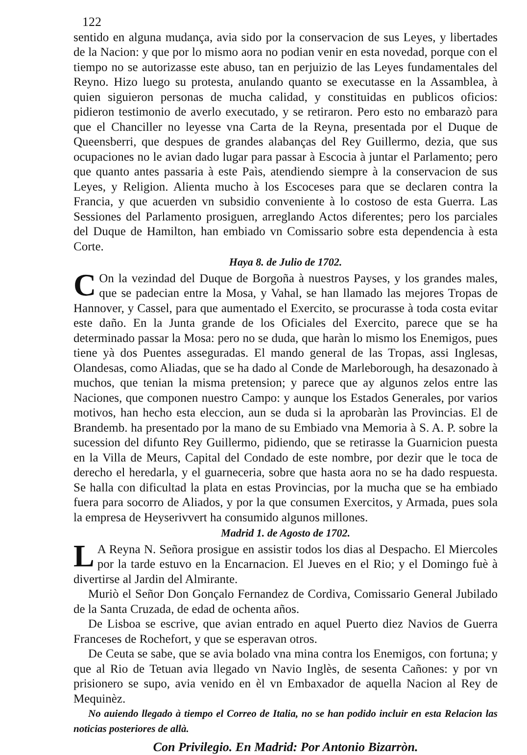122
sentido en alguna mudança, avia sido por la conservacion de sus Leyes, y libertades de la Nacion: y que por lo mismo aora no podian venir en esta novedad, porque con el tiempo no se autorizasse este abuso, tan en perjuizio de las Leyes fundamentales del Reyno. Hizo luego su protesta, anulando quanto se executasse en la Assamblea, à quien siguieron personas de mucha calidad, y constituidas en publicos oficios: pidieron testimonio de averlo executado, y se retiraron. Pero esto no embarazò para que el Chanciller no leyesse vna Carta de la Reyna, presentada por el Duque de Queensberri, que despues de grandes alabanças del Rey Guillermo, dezia, que sus ocupaciones no le avian dado lugar para passar à Escocia à juntar el Parlamento; pero que quanto antes passaria à este Paìs, atendiendo siempre à la conservacion de sus Leyes, y Religion. Alienta mucho à los Escoceses para que se declaren contra la Francia, y que acuerden vn subsidio conveniente à lo costoso de esta Guerra. Las Sessiones del Parlamento prosiguen, arreglando Actos diferentes; pero los parciales del Duque de Hamilton, han embiado vn Comissario sobre esta dependencia à esta Corte.
Haya 8. de Julio de 1702.
COn la vezindad del Duque de Borgoña à nuestros Payses, y los grandes males, que se padecian entre la Mosa, y Vahal, se han llamado las mejores Tropas de Hannover, y Cassel, para que aumentado el Exercito, se procurasse à toda costa evitar este daño. En la Junta grande de los Oficiales del Exercito, parece que se ha determinado passar la Mosa: pero no se duda, que haràn lo mismo los Enemigos, pues tiene yà dos Puentes asseguradas. El mando general de las Tropas, assi Inglesas, Olandesas, como Aliadas, que se ha dado al Conde de Marleborough, ha desazonado à muchos, que tenian la misma pretension; y parece que ay algunos zelos entre las Naciones, que componen nuestro Campo: y aunque los Estados Generales, por varios motivos, han hecho esta eleccion, aun se duda si la aprobaràn las Provincias. El de Brandemb. ha presentado por la mano de su Embiado vna Memoria à S. A. P. sobre la sucession del difunto Rey Guillermo, pidiendo, que se retirasse la Guarnicion puesta en la Villa de Meurs, Capital del Condado de este nombre, por dezir que le toca de derecho el heredarla, y el guarneceria, sobre que hasta aora no se ha dado respuesta. Se halla con dificultad la plata en estas Provincias, por la mucha que se ha embiado fuera para socorro de Aliados, y por la que consumen Exercitos, y Armada, pues sola la empresa de Heyserivvert ha consumido algunos millones.
Madrid 1. de Agosto de 1702.
LA Reyna N. Señora prosigue en assistir todos los dias al Despacho. El Miercoles por la tarde estuvo en la Encarnacion. El Jueves en el Rio; y el Domingo fuè à divertirse al Jardin del Almirante.
Muriò el Señor Don Gonçalo Fernandez de Cordiva, Comissario General Jubilado de la Santa Cruzada, de edad de ochenta años.
De Lisboa se escrive, que avian entrado en aquel Puerto diez Navios de Guerra Franceses de Rochefort, y que se esperavan otros.
De Ceuta se sabe, que se avia bolado vna mina contra los Enemigos, con fortuna; y que al Rio de Tetuan avia llegado vn Navio Inglès, de sesenta Cañones: y por vn prisionero se supo, avia venido en èl vn Embaxador de aquella Nacion al Rey de Mequinèz.
No auiendo llegado à tiempo el Correo de Italia, no se han podido incluir en esta Relacion las noticias posteriores de allà.
Con Privilegio. En Madrid: Por Antonio Bizarròn.